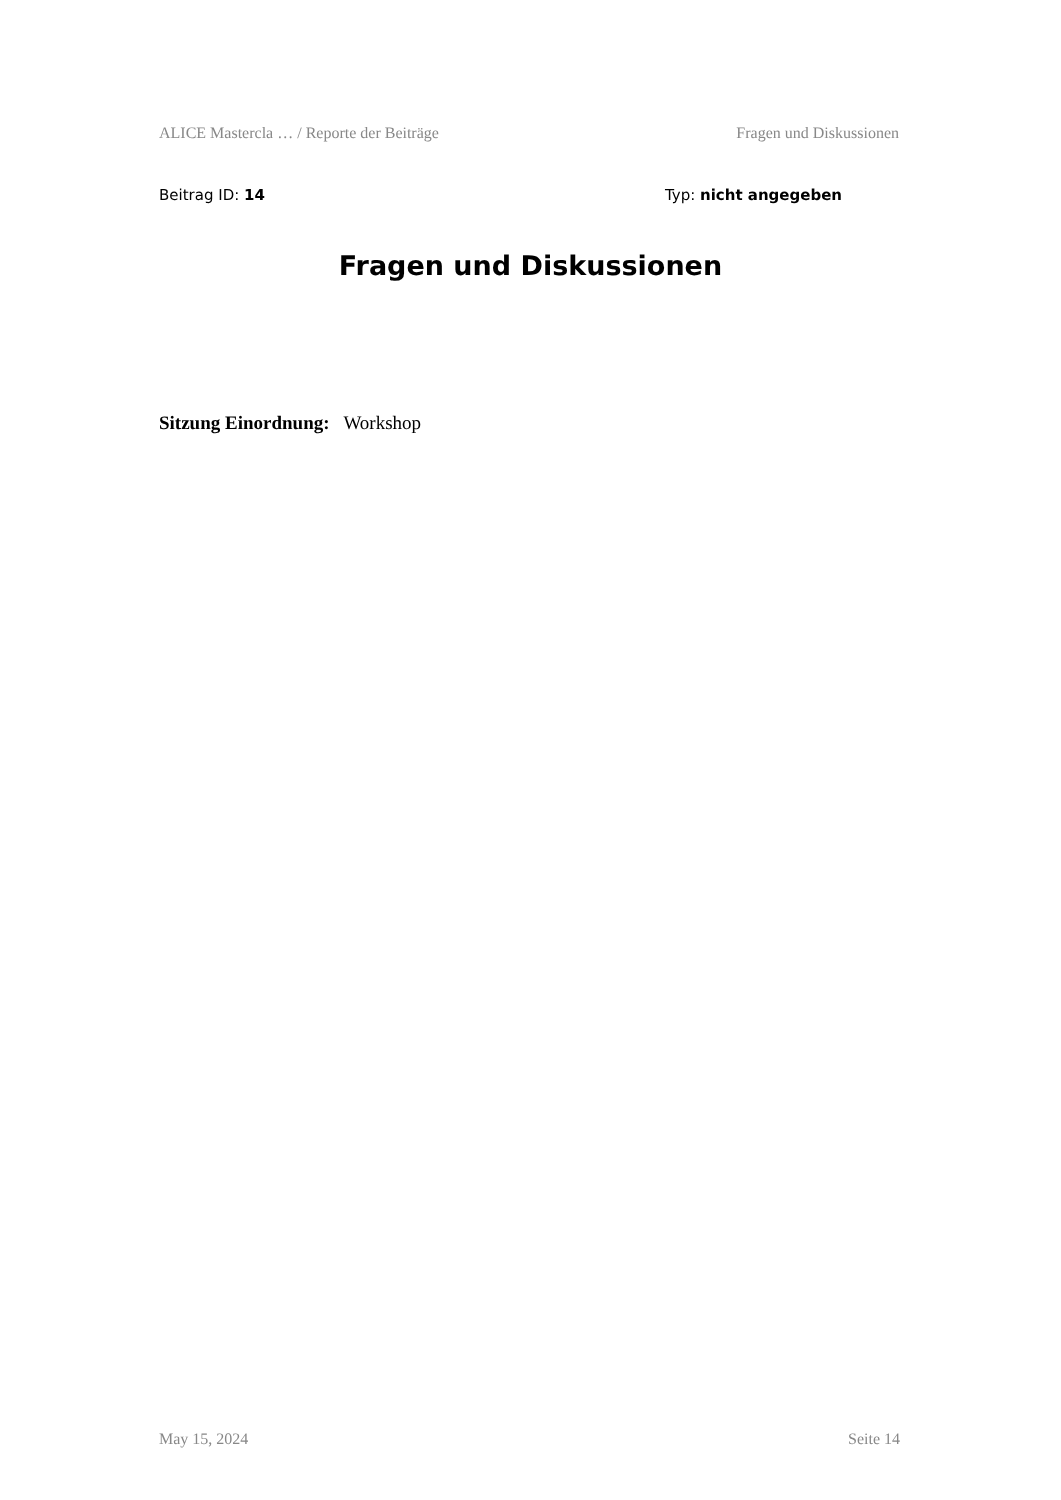ALICE Mastercla … / Reporte der Beiträge Fragen und Diskussionen
Beitrag ID: 14 Typ: nicht angegeben
Fragen und Diskussionen
Sitzung Einordnung: Workshop
May 15, 2024 Seite 14